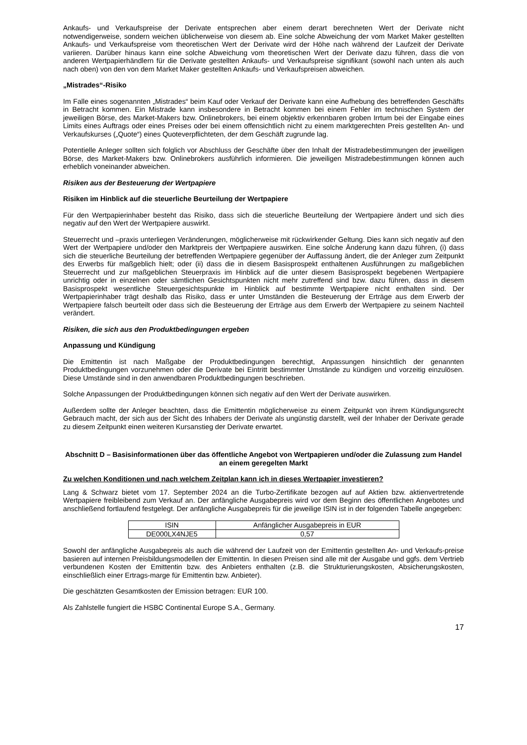Ankaufs- und Verkaufspreise der Derivate entsprechen aber einem derart berechneten Wert der Derivate nicht notwendigerweise, sondern weichen üblicherweise von diesem ab. Eine solche Abweichung der vom Market Maker gestellten Ankaufs- und Verkaufspreise vom theoretischen Wert der Derivate wird der Höhe nach während der Laufzeit der Derivate variieren. Darüber hinaus kann eine solche Abweichung vom theoretischen Wert der Derivate dazu führen, dass die von anderen Wertpapierhändlern für die Derivate gestellten Ankaufs- und Verkaufspreise signifikant (sowohl nach unten als auch nach oben) von den von dem Market Maker gestellten Ankaufs- und Verkaufspreisen abweichen.
„Mistrades“-Risiko
Im Falle eines sogenannten „Mistrades“ beim Kauf oder Verkauf der Derivate kann eine Aufhebung des betreffenden Geschäfts in Betracht kommen. Ein Mistrade kann insbesondere in Betracht kommen bei einem Fehler im technischen System der jeweiligen Börse, des Market-Makers bzw. Onlinebrokers, bei einem objektiv erkennbaren groben Irrtum bei der Eingabe eines Limits eines Auftrags oder eines Preises oder bei einem offensichtlich nicht zu einem marktgerechten Preis gestellten An- und Verkaufskurses („Quote“) eines Quoteverpflichteten, der dem Geschäft zugrunde lag.
Potentielle Anleger sollten sich folglich vor Abschluss der Geschäfte über den Inhalt der Mistradebestimmungen der jeweiligen Börse, des Market-Makers bzw. Onlinebrokers ausführlich informieren. Die jeweiligen Mistradebestimmungen können auch erheblich voneinander abweichen.
Risiken aus der Besteuerung der Wertpapiere
Risiken im Hinblick auf die steuerliche Beurteilung der Wertpapiere
Für den Wertpapierinhaber besteht das Risiko, dass sich die steuerliche Beurteilung der Wertpapiere ändert und sich dies negativ auf den Wert der Wertpapiere auswirkt.
Steuerrecht und –praxis unterliegen Veränderungen, möglicherweise mit rückwirkender Geltung. Dies kann sich negativ auf den Wert der Wertpapiere und/oder den Marktpreis der Wertpapiere auswirken. Eine solche Änderung kann dazu führen, (i) dass sich die steuerliche Beurteilung der betreffenden Wertpapiere gegenüber der Auffassung ändert, die der Anleger zum Zeitpunkt des Erwerbs für maßgeblich hielt; oder (ii) dass die in diesem Basisprospekt enthaltenen Ausführungen zu maßgeblichen Steuerrecht und zur maßgeblichen Steuerpraxis im Hinblick auf die unter diesem Basisprospekt begebenen Wertpapiere unrichtig oder in einzelnen oder sämtlichen Gesichtspunkten nicht mehr zutreffend sind bzw. dazu führen, dass in diesem Basisprospekt wesentliche Steuergesichtspunkte im Hinblick auf bestimmte Wertpapiere nicht enthalten sind. Der Wertpapierinhaber trägt deshalb das Risiko, dass er unter Umständen die Besteuerung der Erträge aus dem Erwerb der Wertpapiere falsch beurteilt oder dass sich die Besteuerung der Erträge aus dem Erwerb der Wertpapiere zu seinem Nachteil verändert.
Risiken, die sich aus den Produktbedingungen ergeben
Anpassung und Kündigung
Die Emittentin ist nach Maßgabe der Produktbedingungen berechtigt, Anpassungen hinsichtlich der genannten Produktbedingungen vorzunehmen oder die Derivate bei Eintritt bestimmter Umstände zu kündigen und vorzeitig einzulösen. Diese Umstände sind in den anwendbaren Produktbedingungen beschrieben.
Solche Anpassungen der Produktbedingungen können sich negativ auf den Wert der Derivate auswirken.
Außerdem sollte der Anleger beachten, dass die Emittentin möglicherweise zu einem Zeitpunkt von ihrem Kündigungsrecht Gebrauch macht, der sich aus der Sicht des Inhabers der Derivate als ungünstig darstellt, weil der Inhaber der Derivate gerade zu diesem Zeitpunkt einen weiteren Kursanstieg der Derivate erwartet.
Abschnitt D – Basisinformationen über das öffentliche Angebot von Wertpapieren und/oder die Zulassung zum Handel an einem geregelten Markt
Zu welchen Konditionen und nach welchem Zeitplan kann ich in dieses Wertpapier investieren?
Lang & Schwarz bietet vom 17. September 2024 an die Turbo-Zertifikate bezogen auf auf Aktien bzw. aktienvertretende Wertpapiere freibleibend zum Verkauf an. Der anfängliche Ausgabepreis wird vor dem Beginn des öffentlichen Angebotes und anschließend fortlaufend festgelegt. Der anfängliche Ausgabepreis für die jeweilige ISIN ist in der folgenden Tabelle angegeben:
| ISIN | Anfänglicher Ausgabepreis in EUR |
| --- | --- |
| DE000LX4NJE5 | 0,57 |
Sowohl der anfängliche Ausgabepreis als auch die während der Laufzeit von der Emittentin gestellten An- und Verkaufs-preise basieren auf internen Preisbildungsmodellen der Emittentin. In diesen Preisen sind alle mit der Ausgabe und ggfs. dem Vertrieb verbundenen Kosten der Emittentin bzw. des Anbieters enthalten (z.B. die Strukturierungskosten, Absicherungskosten, einschließlich einer Ertrags-marge für Emittentin bzw. Anbieter).
Die geschätzten Gesamtkosten der Emission betragen: EUR 100.
Als Zahlstelle fungiert die HSBC Continental Europe S.A., Germany.
17